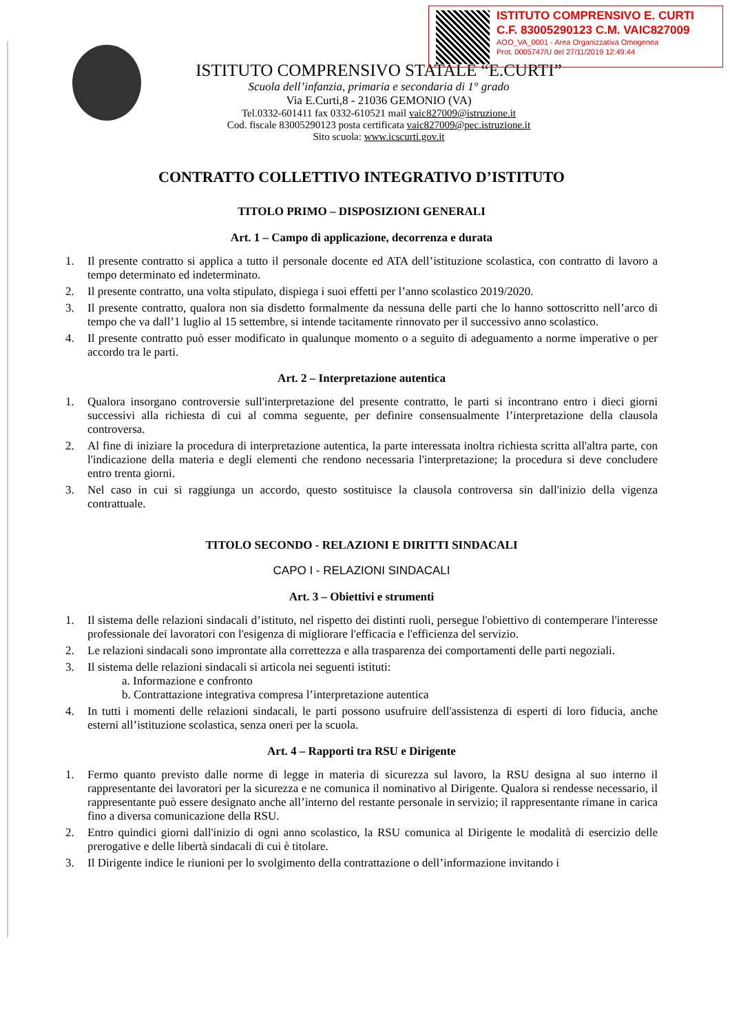ISTITUTO COMPRENSIVO E. CURTI
C.F. 83005290123 C.M. VAIC827009
AOO_VA_0001 - Area Organizzativa Omogenea
Prot. 0005747/U del 27/11/2019 12:49:44
ISTITUTO COMPRENSIVO STATALE “E.CURTI”
Scuola dell’infanzia, primaria e secondaria di 1° grado
Via E.Curti,8 - 21036 GEMONIO (VA)
Tel.0332-601411 fax 0332-610521 mail vaic827009@istruzione.it
Cod. fiscale 83005290123 posta certificata vaic827009@pec.istruzione.it
Sito scuola: www.icscurti.gov.it
CONTRATTO COLLETTIVO INTEGRATIVO D’ISTITUTO
TITOLO PRIMO – DISPOSIZIONI GENERALI
Art. 1 – Campo di applicazione, decorrenza e durata
1. Il presente contratto si applica a tutto il personale docente ed ATA dell’istituzione scolastica, con contratto di lavoro a tempo determinato ed indeterminato.
2. Il presente contratto, una volta stipulato, dispiega i suoi effetti per l’anno scolastico 2019/2020.
3. Il presente contratto, qualora non sia disdetto formalmente da nessuna delle parti che lo hanno sottoscritto nell’arco di tempo che va dall’1 luglio al 15 settembre, si intende tacitamente rinnovato per il successivo anno scolastico.
4. Il presente contratto può esser modificato in qualunque momento o a seguito di adeguamento a norme imperative o per accordo tra le parti.
Art. 2 – Interpretazione autentica
1. Qualora insorgano controversie sull'interpretazione del presente contratto, le parti si incontrano entro i dieci giorni successivi alla richiesta di cui al comma seguente, per definire consensualmente l’interpretazione della clausola controversa.
2. Al fine di iniziare la procedura di interpretazione autentica, la parte interessata inoltra richiesta scritta all'altra parte, con l'indicazione della materia e degli elementi che rendono necessaria l'interpretazione; la procedura si deve concludere entro trenta giorni.
3. Nel caso in cui si raggiunga un accordo, questo sostituisce la clausola controversa sin dall'inizio della vigenza contrattuale.
TITOLO SECONDO - RELAZIONI E DIRITTI SINDACALI
CAPO I - RELAZIONI SINDACALI
Art. 3 – Obiettivi e strumenti
1. Il sistema delle relazioni sindacali d’istituto, nel rispetto dei distinti ruoli, persegue l'obiettivo di contemperare l'interesse professionale dei lavoratori con l'esigenza di migliorare l'efficacia e l'efficienza del servizio.
2. Le relazioni sindacali sono improntate alla correttezza e alla trasparenza dei comportamenti delle parti negoziali.
3. Il sistema delle relazioni sindacali si articola nei seguenti istituti:
a. Informazione e confronto
b. Contrattazione integrativa compresa l’interpretazione autentica
4. In tutti i momenti delle relazioni sindacali, le parti possono usufruire dell'assistenza di esperti di loro fiducia, anche esterni all’istituzione scolastica, senza oneri per la scuola.
Art. 4 – Rapporti tra RSU e Dirigente
1. Fermo quanto previsto dalle norme di legge in materia di sicurezza sul lavoro, la RSU designa al suo interno il rappresentante dei lavoratori per la sicurezza e ne comunica il nominativo al Dirigente. Qualora si rendesse necessario, il rappresentante può essere designato anche all’interno del restante personale in servizio; il rappresentante rimane in carica fino a diversa comunicazione della RSU.
2. Entro quindici giorni dall'inizio di ogni anno scolastico, la RSU comunica al Dirigente le modalità di esercizio delle prerogative e delle libertà sindacali di cui è titolare.
3. Il Dirigente indice le riunioni per lo svolgimento della contrattazione o dell’informazione invitando i